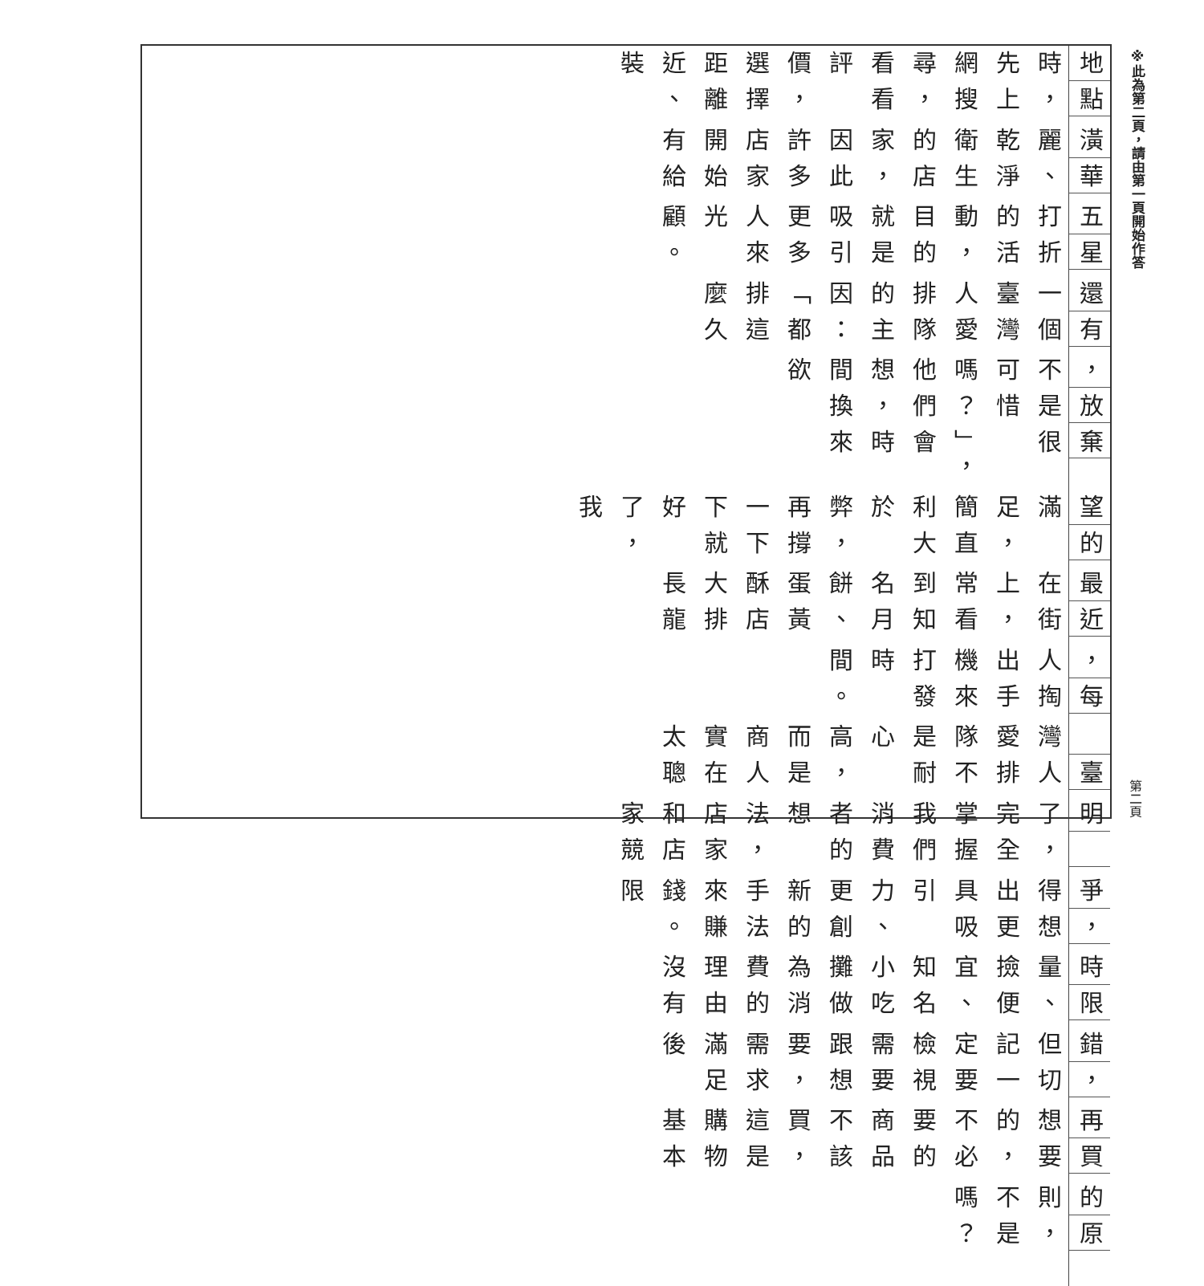※此為第二頁，請由第一頁開始作答
地點時，先上網搜尋，看看評價，選擇距離近、裝
潢華麗、乾淨衛生的店家，因此許多店家開始有給
五星打折的活動，目的就是吸引更多人來光顧。
還有一個臺灣人愛排隊的主因：「都排這麼久
，放棄不是很可惜嗎？」，他們會想，時間換來欲
望的滿足，簡直利大於弊，再撐一下下就好了，我
最近在街上，常看到知名月餅、蛋黃酥店大排長龍
，每人掏出手機來打發時間。
　臺灣人愛排隊不是耐心高，而是商人實在太聰
明了，完全掌握我們消費者的想法，店家和店家競
爭，得想出更具吸引力、更創新的手法來賺錢。限
時限量、撿便宜、知名小吃攤做為消費的理由沒有
錯，但切記一定要檢視需要跟想要，需求滿足後
再買想要的，不必要的商品不該買，這是購物基本
的原則，不是嗎？
第二頁